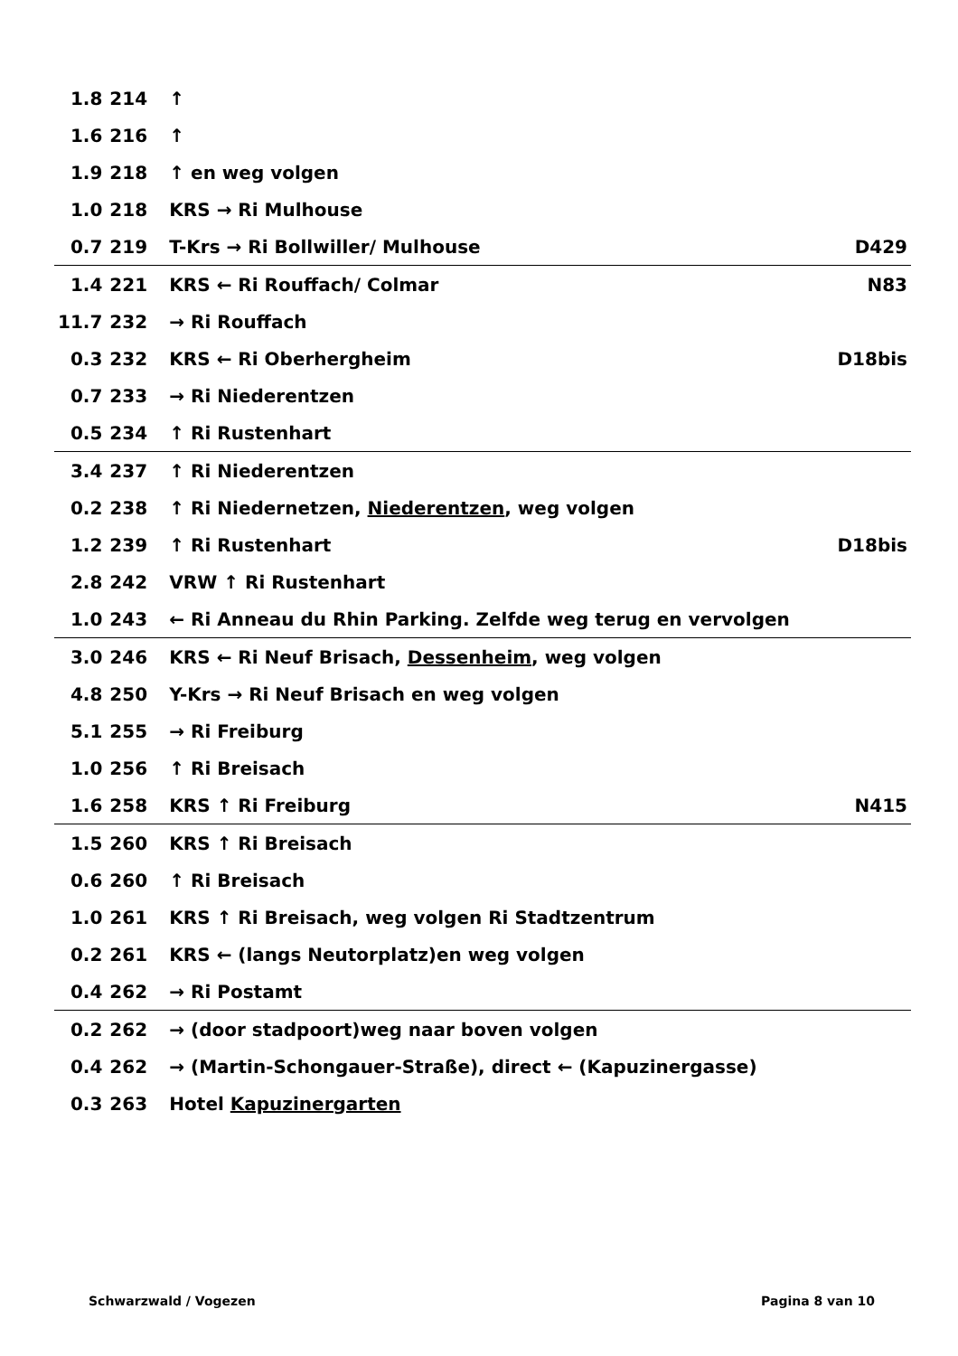| 1.8 | 214 | ↑ | |
| 1.6 | 216 | ↑ | |
| 1.9 | 218 | ↑ en weg volgen | |
| 1.0 | 218 | KRS → Ri Mulhouse | |
| 0.7 | 219 | T-Krs → Ri Bollwiller/ Mulhouse | D429 |
| 1.4 | 221 | KRS ← Ri Rouffach/ Colmar | N83 |
| 11.7 | 232 | → Ri Rouffach | |
| 0.3 | 232 | KRS ← Ri Oberhergheim | D18bis |
| 0.7 | 233 | → Ri Niederentzen | |
| 0.5 | 234 | ↑ Ri Rustenhart | |
| 3.4 | 237 | ↑ Ri Niederentzen | |
| 0.2 | 238 | ↑ Ri Niedernetzen, Niederentzen , weg volgen | |
| 1.2 | 239 | ↑ Ri Rustenhart | D18bis |
| 2.8 | 242 | VRW ↑ Ri Rustenhart | |
| 1.0 | 243 | ← Ri Anneau du Rhin Parking. Zelfde weg terug en vervolgen | |
| 3.0 | 246 | KRS ← Ri Neuf Brisach, Dessenheim , weg volgen | |
| 4.8 | 250 | Y-Krs → Ri Neuf Brisach en weg volgen | |
| 5.1 | 255 | → Ri Freiburg | |
| 1.0 | 256 | ↑ Ri Breisach | |
| 1.6 | 258 | KRS ↑ Ri Freiburg | N415 |
| 1.5 | 260 | KRS ↑ Ri Breisach | |
| 0.6 | 260 | ↑ Ri Breisach | |
| 1.0 | 261 | KRS ↑ Ri Breisach, weg volgen Ri Stadtzentrum | |
| 0.2 | 261 | KRS ← (langs Neutorplatz)en weg volgen | |
| 0.4 | 262 | → Ri Postamt | |
| 0.2 | 262 | → (door stadpoort)weg naar boven volgen | |
| 0.4 | 262 | → (Martin-Schongauer-Straße), direct ← (Kapuzinergasse) | |
| 0.3 | 263 | Hotel Kapuzinergarten | |
Schwarzwald / Vogezen Pagina 8 van 10